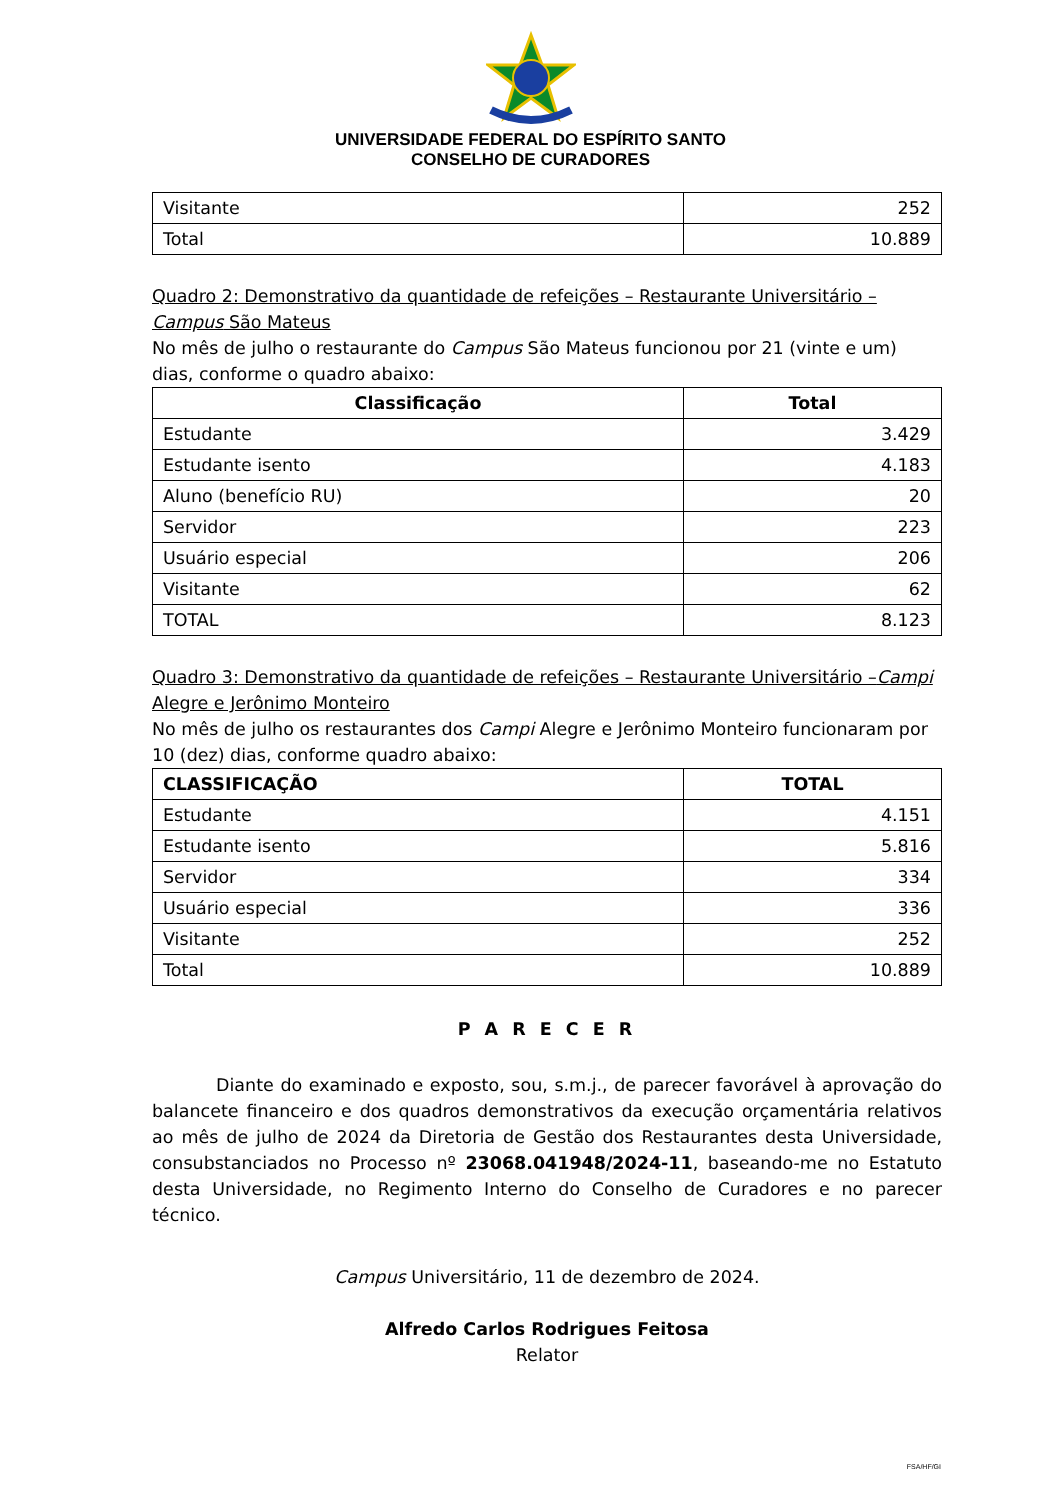UNIVERSIDADE FEDERAL DO ESPÍRITO SANTO
CONSELHO DE CURADORES
| Visitante | 252 |
| Total | 10.889 |
Quadro 2: Demonstrativo da quantidade de refeições – Restaurante Universitário – Campus São Mateus
No mês de julho o restaurante do Campus São Mateus funcionou por 21 (vinte e um) dias, conforme o quadro abaixo:
| Classificação | Total |
| --- | --- |
| Estudante | 3.429 |
| Estudante isento | 4.183 |
| Aluno (benefício RU) | 20 |
| Servidor | 223 |
| Usuário especial | 206 |
| Visitante | 62 |
| TOTAL | 8.123 |
Quadro 3: Demonstrativo da quantidade de refeições – Restaurante Universitário –Campi Alegre e Jerônimo Monteiro
No mês de julho os restaurantes dos Campi Alegre e Jerônimo Monteiro funcionaram por 10 (dez) dias, conforme quadro abaixo:
| CLASSIFICAÇÃO | TOTAL |
| --- | --- |
| Estudante | 4.151 |
| Estudante isento | 5.816 |
| Servidor | 334 |
| Usuário especial | 336 |
| Visitante | 252 |
| Total | 10.889 |
P A R E C E R
Diante do examinado e exposto, sou, s.m.j., de parecer favorável à aprovação do balancete financeiro e dos quadros demonstrativos da execução orçamentária relativos ao mês de julho de 2024 da Diretoria de Gestão dos Restaurantes desta Universidade, consubstanciados no Processo nº 23068.041948/2024-11, baseando-me no Estatuto desta Universidade, no Regimento Interno do Conselho de Curadores e no parecer técnico.
Campus Universitário, 11 de dezembro de 2024.
Alfredo Carlos Rodrigues Feitosa
Relator
FSA/HF/GI